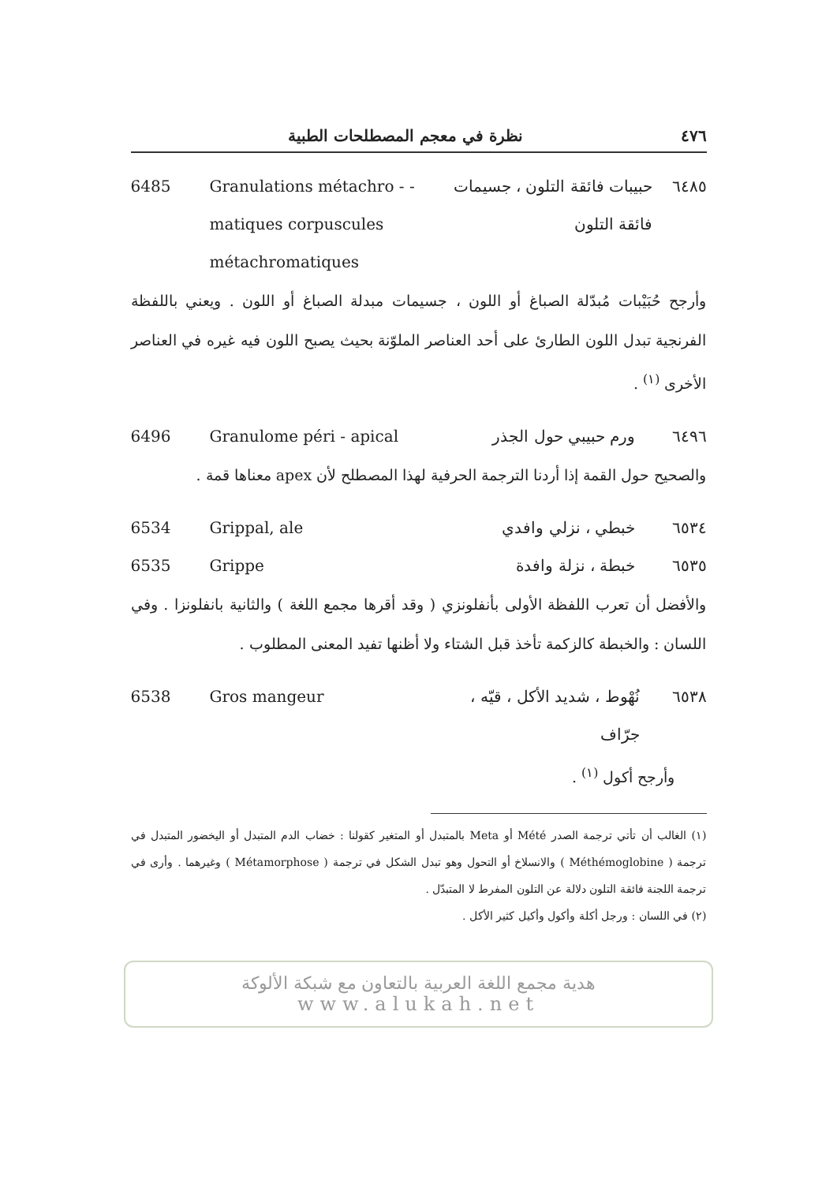٤٧٦ نظرة في معجم المصطلحات الطبية
6485 Granulations métachro - - matiques corpuscules métachromatiques
٦٤٨٥ حبيبات فائقة التلون ، جسيمات فائقة التلون
وأرجح حُبَيْبات مُبدّلة الصباغ أو اللون ، جسيمات مبدلة الصباغ أو اللون . ويعني باللفظة الفرنجية تبدل اللون الطارئ على أحد العناصر الملوّنة بحيث يصبح اللون فيه غيره في العناصر الأخرى <sup>(١)</sup> .
6496 Granulome péri - apical ٦٤٩٦ ورم حبيبي حول الجذر
والصحيح حول القمة إذا أردنا الترجمة الحرفية لهذا المصطلح لأن apex معناها قمة .
6534 Grippal, ale ٦٥٣٤ خبطي ، نزلي وافدي
6535 Grippe ٦٥٣٥ خبطة ، نزلة وافدة
والأفضل أن تعرب اللفظة الأولى بأنفلونزي ( وقد أقرها مجمع اللغة ) والثانية بانفلونزا . وفي اللسان : والخبطة كالزكمة تأخذ قبل الشتاء ولا أظنها تفيد المعنى المطلوب .
6538 Gros mangeur ٦٥٣٨ نُهْوط ، شديد الأكل ، قيّه ، جرّاف
وأرجح أكول <sup>(١)</sup> .
(١) الغالب أن تأتي ترجمة الصدر Mété أو Meta بالمتبدل أو المتغير كقولنا : خضاب الدم المتبدل أو اليخضور المتبدل في ترجمة ( Méthémoglobine ) والانسلاخ أو التحول وهو تبدل الشكل في ترجمة ( Métamorphose ) وغيرهما . وأرى في ترجمة اللجنة فائقة التلون دلالة عن التلون المفرط لا المتبدّل .
(٢) في اللسان : ورجل أكلة وأكول وأكيل كثير الأكل .
هدية مجمع اللغة العربية بالتعاون مع شبكة الألوكة
www.alukah.net